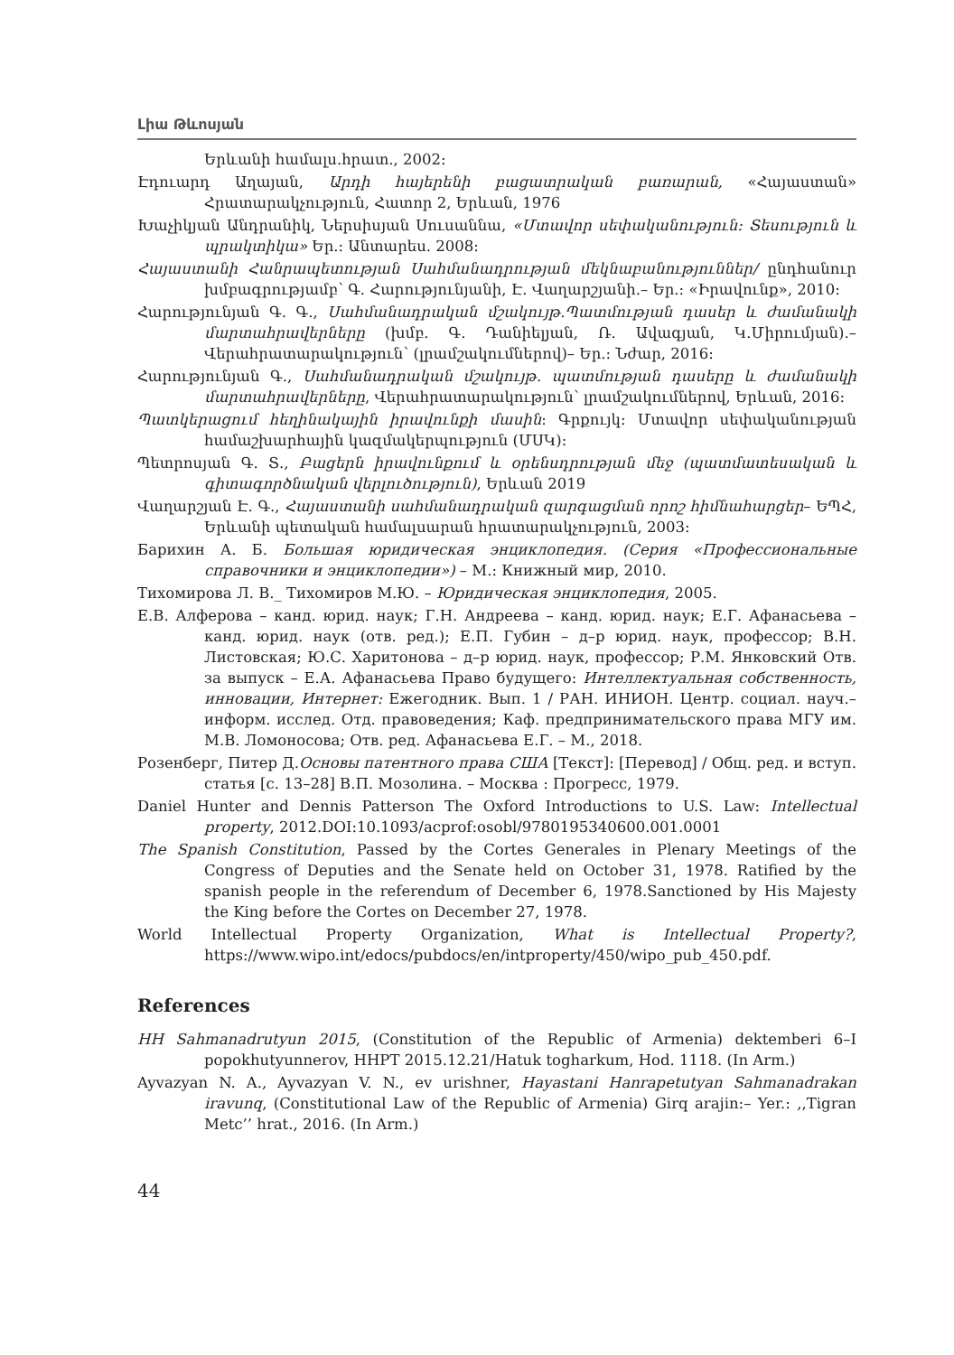Լիա Թևոսյան
Երևանի համալս.հրատ., 2002:
Էդուարդ Աղայան, Արդի հայերենի բացատրական բառարան, «Հայաստան» Հրատարակչություն, Հատոր 2, Երևան, 1976
Խաչիկյան Անդրանիկ, Ներսիսյան Սուսաննա, «Մտավոր սեփականություն: Տեսություն և պրակտիկա» Եր.: Անտարես. 2008:
Հայաստանի Հանրապետության Սահմանադրության մեկնաբանություններ/ ընդհանուր խմբագրությամբ՝ Գ. Հարությունյանի, Է. Վաղարշյանի.– Եր.: «Իրավունք», 2010:
Հարությունյան Գ. Գ., Սահմանադրական մշակույթ.Պատմության դասեր և ժամանակի մարտահրավերները (խմբ. Գ. Դանիելյան, Ռ. Ավագյան, Կ.Միրումյան).– Վերահրատարակություն՝ (լրամշակումներով)– Եր.: Նժար, 2016:
Հարությունյան Գ., Սահմանադրական մշակույթ. պատմության դասերը և ժամանակի մարտահրավերները, Վերահրատարակություն՝ լրամշակումներով, Երևան, 2016:
Պատկերացում հեղինակային իրավունքի մասին: Գրքույկ: Մտավոր սեփականության համաշխարհային կազմակերպություն (ՄՍԿ):
Պետրոսյան Գ. Տ., Բացերն իրավունքում և օրենսդրության մեջ (պատմատեսական և գիտագործնական վերլուծություն), Երևան 2019
Վաղարշյան Է. Գ., Հայաստանի սահմանադրական զարգացման որոշ հիմնահարցեր– ԵՊՀ, Երևանի պետական համալսարան հրատարակչություն, 2003:
Барихин А. Б. Большая юридическая энциклопедия. (Серия «Профессиональные справочники и энциклопедии») – М.: Книжный мир, 2010.
Тихомирова Л. В._ Тихомиров М.Ю. – Юридическая энциклопедия, 2005.
Е.В. Алферова – канд. юрид. наук; Г.Н. Андреева – канд. юрид. наук; Е.Г. Афанасьева – канд. юрид. наук (отв. ред.); Е.П. Губин – д–р юрид. наук, профессор; В.Н. Листовская; Ю.С. Харитонова – д–р юрид. наук, профессор; Р.М. Янковский Отв. за выпуск – Е.А. Афанасьева Право будущего: Интеллектуальная собственность, инновации, Интернет: Ежегодник. Вып. 1 / РАН. ИНИОН. Центр. социал. науч.–информ. исслед. Отд. правоведения; Каф. предпринимательского права МГУ им. М.В. Ломоносова; Отв. ред. Афанасьева Е.Г. – М., 2018.
Розенберг, Питер Д.Основы патентного права США [Текст]: [Перевод] / Общ. ред. и вступ. статья [с. 13–28] В.П. Мозолина. – Москва : Прогресс, 1979.
Daniel Hunter and Dennis Patterson The Oxford Introductions to U.S. Law: Intellectual property, 2012.DOI:10.1093/acprof:osobl/9780195340600.001.0001
The Spanish Constitution, Passed by the Cortes Generales in Plenary Meetings of the Congress of Deputies and the Senate held on October 31, 1978. Ratified by the spanish people in the referendum of December 6, 1978.Sanctioned by His Majesty the King before the Cortes on December 27, 1978.
World Intellectual Property Organization, What is Intellectual Property?, https://www.wipo.int/edocs/pubdocs/en/intproperty/450/wipo_pub_450.pdf.
References
HH Sahmanadrutyun 2015, (Constitution of the Republic of Armenia) dektemberi 6–I popokhutyunnerov, HHPT 2015.12.21/Hatuk togharkum, Hod. 1118. (In Arm.)
Ayvazyan N. A., Ayvazyan V. N., ev urishner, Hayastani Hanrapetutyan Sahmanadrakan iravunq, (Constitutional Law of the Republic of Armenia) Girq arajin:– Yer.: ,,Tigran Metc’’ hrat., 2016. (In Arm.)
44